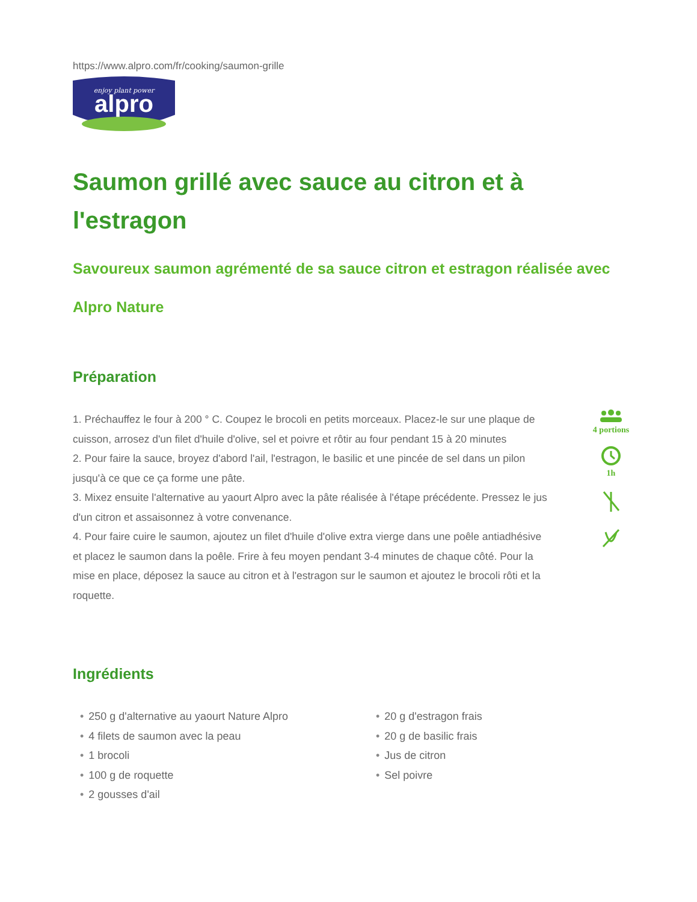https://www.alpro.com/fr/cooking/saumon-grille
enjoy plant power
alpro
Saumon grillé avec sauce au citron et à l'estragon
Savoureux saumon agrémenté de sa sauce citron et estragon réalisée avec Alpro Nature
Préparation
1. Préchauffez le four à 200 ° C. Coupez le brocoli en petits morceaux. Placez-le sur une plaque de cuisson, arrosez d'un filet d'huile d'olive, sel et poivre et rôtir au four pendant 15 à 20 minutes
2. Pour faire la sauce, broyez d'abord l'ail, l'estragon, le basilic et une pincée de sel dans un pilon jusqu'à ce que ce ça forme une pâte.
3. Mixez ensuite l'alternative au yaourt Alpro avec la pâte réalisée à l'étape précédente. Pressez le jus d'un citron et assaisonnez à votre convenance.
4. Pour faire cuire le saumon, ajoutez un filet d'huile d'olive extra vierge dans une poêle antiadhésive et placez le saumon dans la poêle. Frire à feu moyen pendant 3-4 minutes de chaque côté. Pour la mise en place, déposez la sauce au citron et à l'estragon sur le saumon et ajoutez le brocoli rôti et la roquette.
4 portions
1h
Ingrédients
• 250 g d'alternative au yaourt Nature Alpro
• 4 filets de saumon avec la peau
• 1 brocoli
• 100 g de roquette
• 2 gousses d'ail
• 20 g d'estragon frais
• 20 g de basilic frais
• Jus de citron
• Sel poivre